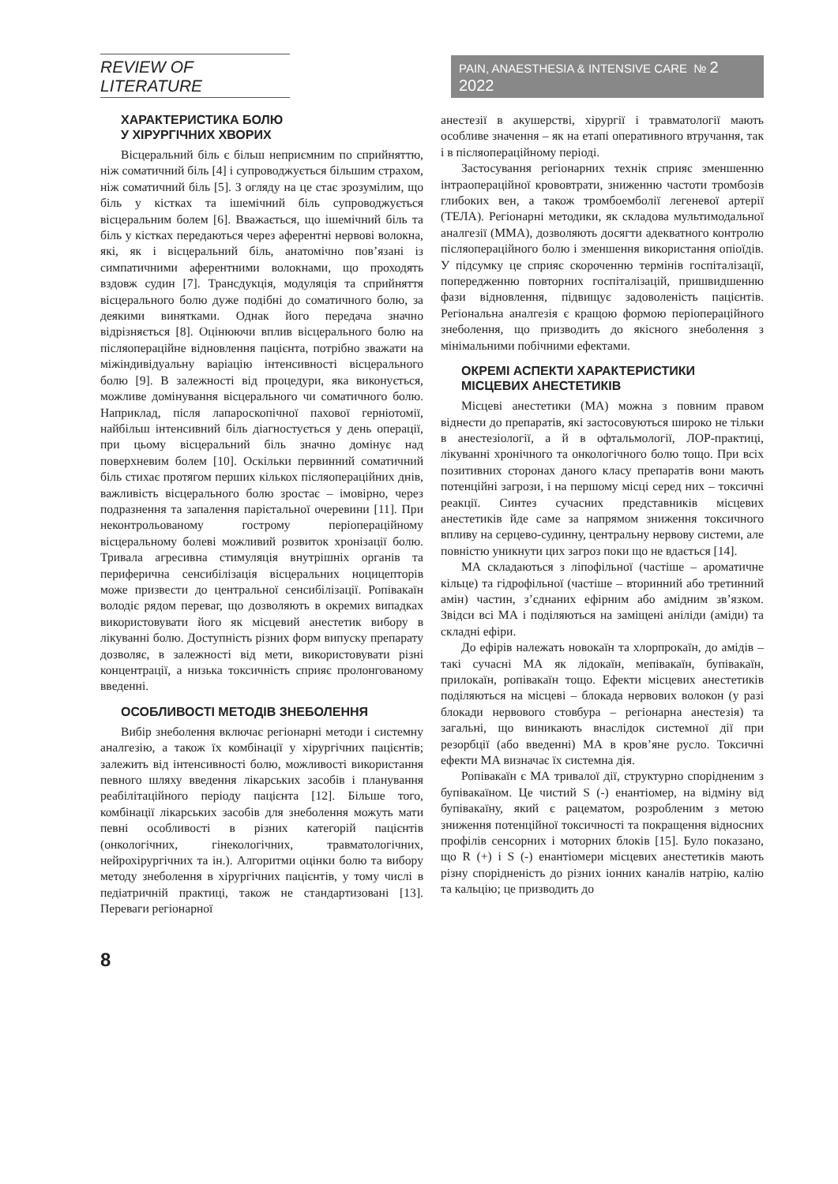REVIEW OF LITERATURE
PAIN, ANAESTHESIA & INTENSIVE CARE № 2 2022
ХАРАКТЕРИСТИКА БОЛЮ
У ХІРУРГІЧНИХ ХВОРИХ
Вісцеральний біль є більш неприємним по сприйняттю, ніж соматичний біль [4] і супроводжується більшим страхом, ніж соматичний біль [5]. З огляду на це стає зрозумілим, що біль у кістках та ішемічний біль супроводжується вісцеральним болем [6]. Вважається, що ішемічний біль та біль у кістках передаються через аферентні нервові волокна, які, як і вісцеральний біль, анатомічно пов’язані із симпатичними аферентними волокнами, що проходять вздовж судин [7]. Трансдукція, модуляція та сприйняття вісцерального болю дуже подібні до соматичного болю, за деякими винятками. Однак його передача значно відрізняється [8]. Оцінюючи вплив вісцерального болю на післяопераційне відновлення пацієнта, потрібно зважати на міжіндивідуальну варіацію інтенсивності вісцерального болю [9]. В залежності від процедури, яка виконується, можливе домінування вісцерального чи соматичного болю. Наприклад, після лапароскопічної пахової герніотомії, найбільш інтенсивний біль діагностується у день операції, при цьому вісцеральний біль значно домінує над поверхневим болем [10]. Оскільки первинний соматичний біль стихає протягом перших кількох післяопераційних днів, важливість вісцерального болю зростає – імовірно, через подразнення та запалення парієтальної очеревини [11]. При неконтрольованому гострому періопераційному вісцеральному болеві можливий розвиток хронізації болю. Тривала агресивна стимуляція внутрішніх органів та периферична сенсибілізація вісцеральних ноцицепторів може призвести до центральної сенсибілізації. Ропівакаїн володіє рядом переваг, що дозволяють в окремих випадках використовувати його як місцевий анестетик вибору в лікуванні болю. Доступність різних форм випуску препарату дозволяє, в залежності від мети, використовувати різні концентрації, а низька токсичність сприяє пролонгованому введенні.
ОСОБЛИВОСТІ МЕТОДІВ ЗНЕБОЛЕННЯ
Вибір знеболення включає регіонарні методи і системну аналгезію, а також їх комбінації у хірургічних пацієнтів; залежить від інтенсивності болю, можливості використання певного шляху введення лікарських засобів і планування реабілітаційного періоду пацієнта [12]. Більше того, комбінації лікарських засобів для знеболення можуть мати певні особливості в різних категорій пацієнтів (онкологічних, гінекологічних, травматологічних, нейрохірургічних та ін.). Алгоритми оцінки болю та вибору методу знеболення в хірургічних пацієнтів, у тому числі в педіатричній практиці, також не стандартизовані [13]. Переваги регіонарної
анестезії в акушерстві, хірургії і травматології мають особливе значення – як на етапі оперативного втручання, так і в післяопераційному періоді.
Застосування регіонарних технік сприяє зменшенню інтраопераційної крововтрати, зниженню частоти тромбозів глибоких вен, а також тромбоемболії легеневої артерії (ТЕЛА). Регіонарні методики, як складова мультимодальної аналгезії (ММА), дозволяють досягти адекватного контролю післяопераційного болю і зменшення використання опіоїдів. У підсумку це сприяє скороченню термінів госпіталізації, попередженню повторних госпіталізацій, пришвидшенню фази відновлення, підвищує задоволеність пацієнтів. Регіональна аналгезія є кращою формою періопераційного знеболення, що призводить до якісного знеболення з мінімальними побічними ефектами.
ОКРЕМІ АСПЕКТИ ХАРАКТЕРИСТИКИ
МІСЦЕВИХ АНЕСТЕТИКІВ
Місцеві анестетики (МА) можна з повним правом віднести до препаратів, які застосовуються широко не тільки в анестезіології, а й в офтальмології, ЛОР-практиці, лікуванні хронічного та онкологічного болю тощо. При всіх позитивних сторонах даного класу препаратів вони мають потенційні загрози, і на першому місці серед них – токсичні реакції. Синтез сучасних представників місцевих анестетиків йде саме за напрямом зниження токсичного впливу на серцево-судинну, центральну нервову системи, але повністю уникнути цих загроз поки що не вдається [14].
МА складаються з ліпофільної (частіше – ароматичне кільце) та гідрофільної (частіше – вторинний або третинний амін) частин, з’єднаних ефірним або амідним зв’язком. Звідси всі МА і поділяються на заміщені аніліди (аміди) та складні ефіри.
До ефірів належать новокаїн та хлорпрокаїн, до амідів – такі сучасні МА як лідокаїн, мепівакаїн, бупівакаїн, прилокаїн, ропівакаїн тощо. Ефекти місцевих анестетиків поділяються на місцеві – блокада нервових волокон (у разі блокади нервового стовбура – регіонарна анестезія) та загальні, що виникають внаслідок системної дії при резорбції (або введенні) МА в кров’яне русло. Токсичні ефекти МА визначає їх системна дія.
Ропівакаїн є МА тривалої дії, структурно спорідненим з бупівакаїном. Це чистий S (-) енантіомер, на відміну від бупівакаїну, який є рацематом, розробленим з метою зниження потенційної токсичності та покращення відносних профілів сенсорних і моторних блоків [15]. Було показано, що R (+) і S (-) енантіомери місцевих анестетиків мають різну спорідненість до різних іонних каналів натрію, калію та кальцію; це призводить до
8